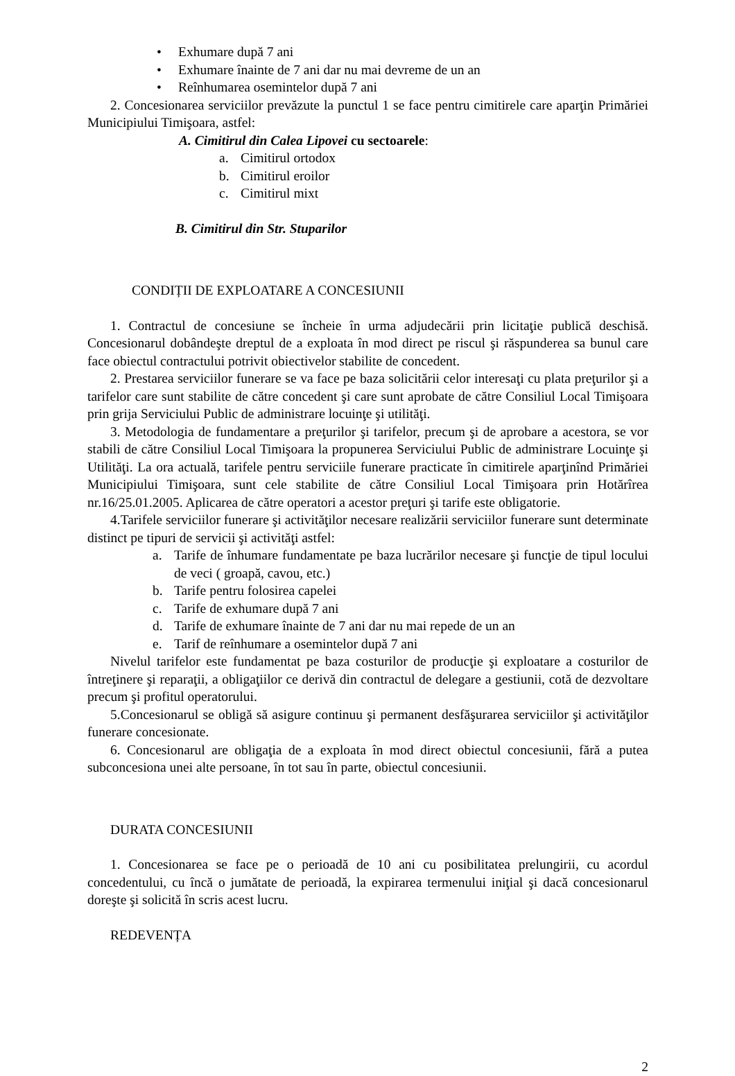• Exhumare după 7 ani
• Exhumare înainte de 7 ani dar nu mai devreme de un an
• Reînhumarea osemintelor după 7 ani
2. Concesionarea serviciilor prevăzute la punctul 1 se face pentru cimitirele care aparţin Primăriei Municipiului Timişoara, astfel:
A. Cimitirul din Calea Lipovei cu sectoarele:
a. Cimitirul ortodox
b. Cimitirul eroilor
c. Cimitirul mixt
B. Cimitirul din Str. Stuparilor
CONDIȚII DE EXPLOATARE A CONCESIUNII
1. Contractul de concesiune se încheie în urma adjudecării prin licitaţie publică deschisă. Concesionarul dobândeşte dreptul de a exploata în mod direct pe riscul şi răspunderea sa bunul care face obiectul contractului potrivit obiectivelor stabilite de concedent.
2. Prestarea serviciilor funerare se va face pe baza solicitării celor interesaţi cu plata preţurilor şi a tarifelor care sunt stabilite de către concedent şi care sunt aprobate de către Consiliul Local Timişoara prin grija Serviciului Public de administrare locuinţe şi utilităţi.
3. Metodologia de fundamentare a preţurilor şi tarifelor, precum şi de aprobare a acestora, se vor stabili de către Consiliul Local Timişoara la propunerea Serviciului Public de administrare Locuinţe şi Utilităţi. La ora actuală, tarifele pentru serviciile funerare practicate în cimitirele aparţinînd Primăriei Municipiului Timişoara, sunt cele stabilite de către Consiliul Local Timişoara prin Hotărîrea nr.16/25.01.2005. Aplicarea de către operatori a acestor preţuri şi tarife este obligatorie.
4.Tarifele serviciilor funerare şi activităţilor necesare realizării serviciilor funerare sunt determinate distinct pe tipuri de servicii şi activităţi astfel:
a. Tarife de înhumare fundamentate pe baza lucrărilor necesare şi funcţie de tipul locului de veci ( groapă, cavou, etc.)
b. Tarife pentru folosirea capelei
c. Tarife de exhumare după 7 ani
d. Tarife de exhumare înainte de 7 ani dar nu mai repede de un an
e. Tarif de reînhumare a osemintelor după 7 ani
Nivelul tarifelor este fundamentat pe baza costurilor de producţie şi exploatare a costurilor de întreţinere şi reparaţii, a obligaţiilor ce derivă din contractul de delegare a gestiunii, cotă de dezvoltare precum şi profitul operatorului.
5.Concesionarul se obligă să asigure continuu şi permanent desfăşurarea serviciilor şi activităţilor funerare concesionate.
6. Concesionarul are obligaţia de a exploata în mod direct obiectul concesiunii, fără a putea subconcesiona unei alte persoane, în tot sau în parte, obiectul concesiunii.
DURATA CONCESIUNII
1. Concesionarea se face pe o perioadă de 10 ani cu posibilitatea prelungirii, cu acordul concedentului, cu încă o jumătate de perioadă, la expirarea termenului iniţial şi dacă concesionarul doreşte şi solicită în scris acest lucru.
REDEVENȚA
2